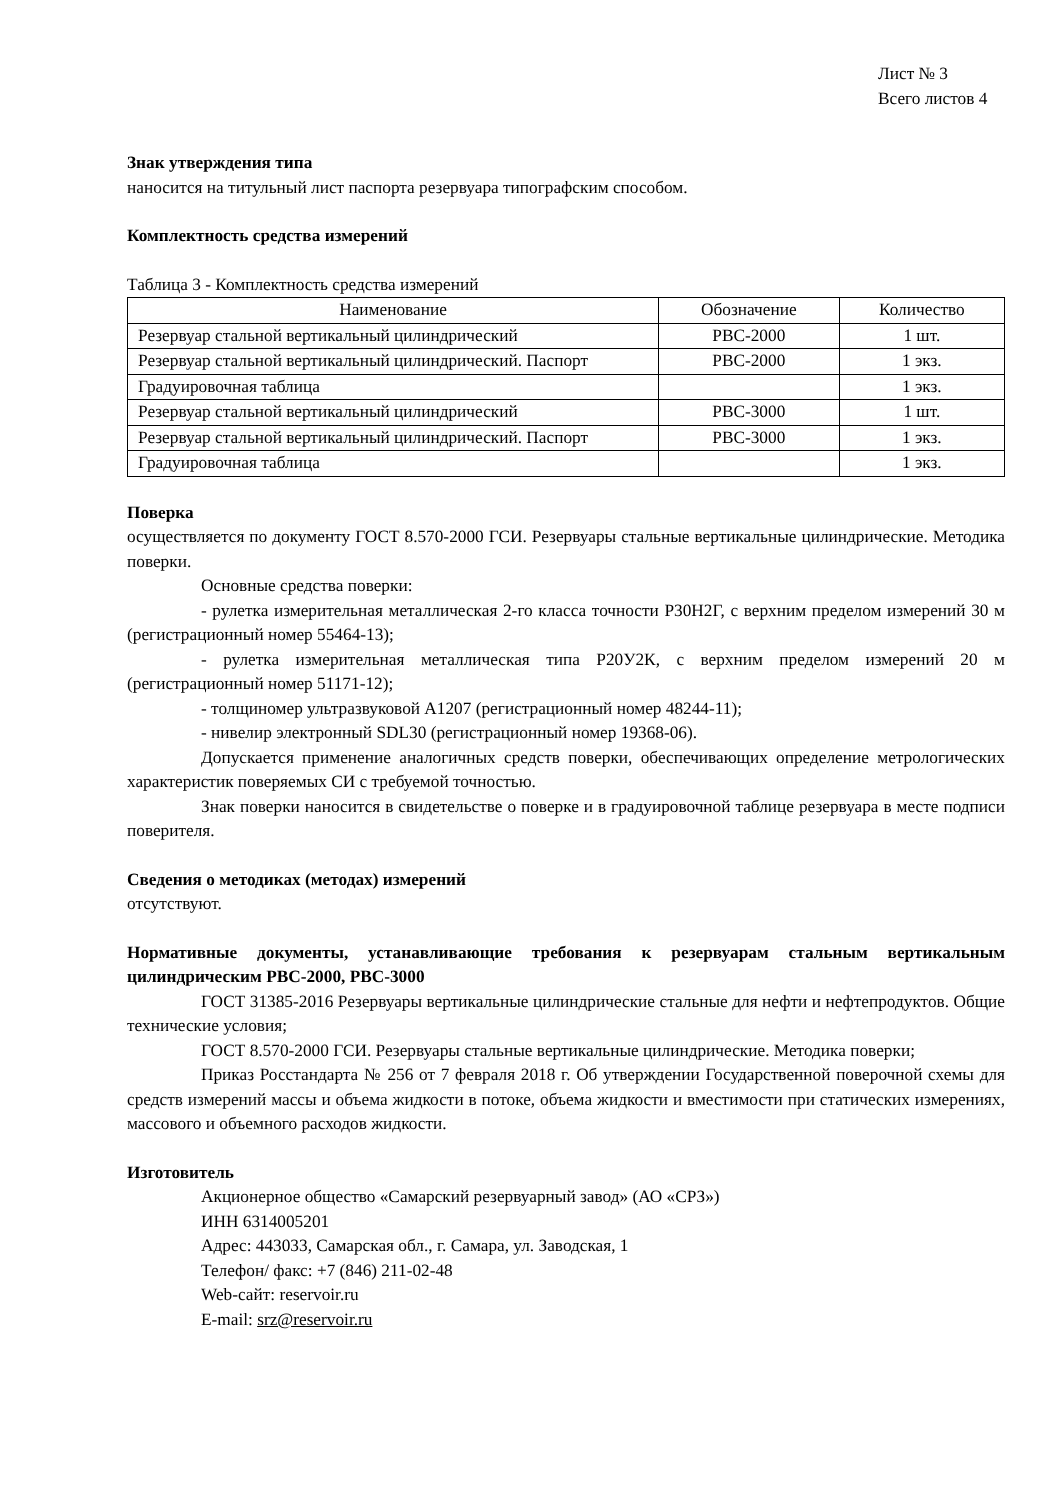Лист № 3
Всего листов 4
Знак утверждения типа
наносится на титульный лист паспорта резервуара типографским способом.
Комплектность средства измерений
Таблица 3 - Комплектность средства измерений
| Наименование | Обозначение | Количество |
| --- | --- | --- |
| Резервуар стальной вертикальный цилиндрический | РВС-2000 | 1 шт. |
| Резервуар стальной вертикальный цилиндрический. Паспорт | РВС-2000 | 1 экз. |
| Градуировочная таблица | | 1 экз. |
| Резервуар стальной вертикальный цилиндрический | РВС-3000 | 1 шт. |
| Резервуар стальной вертикальный цилиндрический. Паспорт | РВС-3000 | 1 экз. |
| Градуировочная таблица | | 1 экз. |
Поверка
осуществляется по документу ГОСТ 8.570-2000 ГСИ. Резервуары стальные вертикальные цилиндрические. Методика поверки.
Основные средства поверки:
- рулетка измерительная металлическая 2-го класса точности Р30Н2Г, с верхним пределом измерений 30 м (регистрационный номер 55464-13);
- рулетка измерительная металлическая типа Р20У2К, с верхним пределом измерений 20 м (регистрационный номер 51171-12);
- толщиномер ультразвуковой А1207 (регистрационный номер 48244-11);
- нивелир электронный SDL30 (регистрационный номер 19368-06).
Допускается применение аналогичных средств поверки, обеспечивающих определение метрологических характеристик поверяемых СИ с требуемой точностью.
Знак поверки наносится в свидетельстве о поверке и в градуировочной таблице резервуара в месте подписи поверителя.
Сведения о методиках (методах) измерений
отсутствуют.
Нормативные документы, устанавливающие требования к резервуарам стальным вертикальным цилиндрическим РВС-2000, РВС-3000
ГОСТ 31385-2016 Резервуары вертикальные цилиндрические стальные для нефти и нефтепродуктов. Общие технические условия;
ГОСТ 8.570-2000 ГСИ. Резервуары стальные вертикальные цилиндрические. Методика поверки;
Приказ Росстандарта № 256 от 7 февраля 2018 г. Об утверждении Государственной поверочной схемы для средств измерений массы и объема жидкости в потоке, объема жидкости и вместимости при статических измерениях, массового и объемного расходов жидкости.
Изготовитель
Акционерное общество «Самарский резервуарный завод» (АО «СРЗ»)
ИНН 6314005201
Адрес: 443033, Самарская обл., г. Самара, ул. Заводская, 1
Телефон/ факс: +7 (846) 211-02-48
Web-сайт: reservoir.ru
E-mail: srz@reservoir.ru